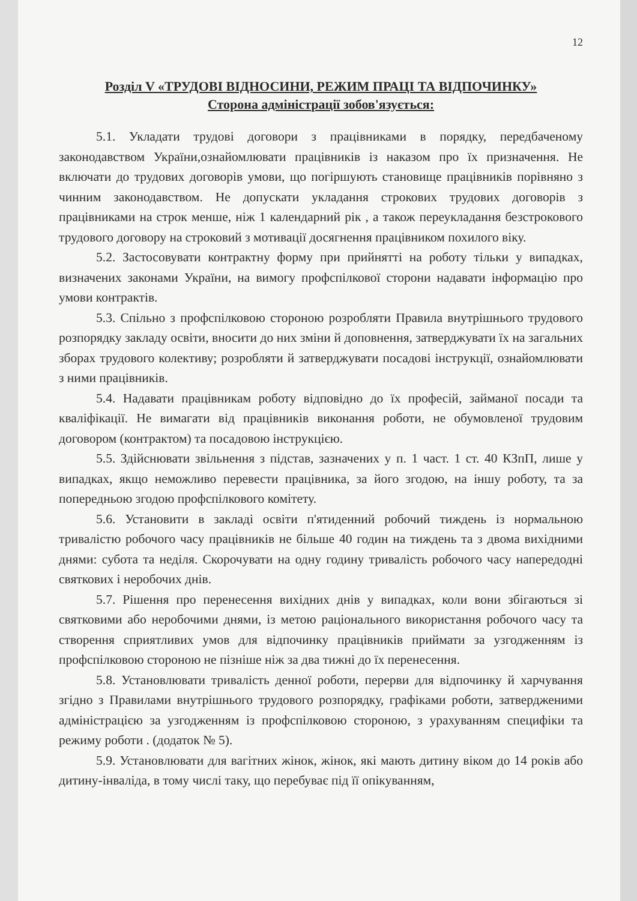12
Розділ V «ТРУДОВІ ВІДНОСИНИ, РЕЖИМ ПРАЦІ ТА ВІДПОЧИНКУ»
Сторона адміністрації зобов'язується:
5.1. Укладати трудові договори з працівниками в порядку, передбаченому законодавством України,ознайомлювати працівників із наказом про їх призначення. Не включати до трудових договорів умови, що погіршують становище працівників порівняно з чинним законодавством. Не допускати укладання строкових трудових договорів з працівниками на строк менше, ніж 1 календарний рік , а також переукладання безстрокового трудового договору на строковий з мотивації досягнення працівником похилого віку.
5.2. Застосовувати контрактну форму при прийнятті на роботу тільки у випадках, визначених законами України, на вимогу профспілкової сторони надавати інформацію про умови контрактів.
5.3. Спільно з профспілковою стороною розробляти Правила внутрішнього трудового розпорядку закладу освіти, вносити до них зміни й доповнення, затверджувати їх на загальних зборах трудового колективу; розробляти й затверджувати посадові інструкції, ознайомлювати з ними працівників.
5.4. Надавати працівникам роботу відповідно до їх професій, займаної посади та кваліфікації. Не вимагати від працівників виконання роботи, не обумовленої трудовим договором (контрактом) та посадовою інструкцією.
5.5. Здійснювати звільнення з підстав, зазначених у п. 1 част. 1 ст. 40 КЗпП, лише у випадках, якщо неможливо перевести працівника, за його згодою, на іншу роботу, та за попередньою згодою профспілкового комітету.
5.6. Установити в закладі освіти п'ятиденний робочий тиждень із нормальною тривалістю робочого часу працівників не більше 40 годин на тиждень та з двома вихідними днями: субота та неділя. Скорочувати на одну годину тривалість робочого часу напередодні святкових і неробочих днів.
5.7. Рішення про перенесення вихідних днів у випадках, коли вони збігаються зі святковими або неробочими днями, із метою раціонального використання робочого часу та створення сприятливих умов для відпочинку працівників приймати за узгодженням із профспілковою стороною не пізніше ніж за два тижні до їх перенесення.
5.8. Установлювати тривалість денної роботи, перерви для відпочинку й харчування згідно з Правилами внутрішнього трудового розпорядку, графіками роботи, затвердженими адміністрацією за узгодженням із профспілковою стороною, з урахуванням специфіки та режиму роботи . (додаток № 5).
5.9. Установлювати для вагітних жінок, жінок, які мають дитину віком до 14 років або дитину-інваліда, в тому числі таку, що перебуває під її опікуванням,